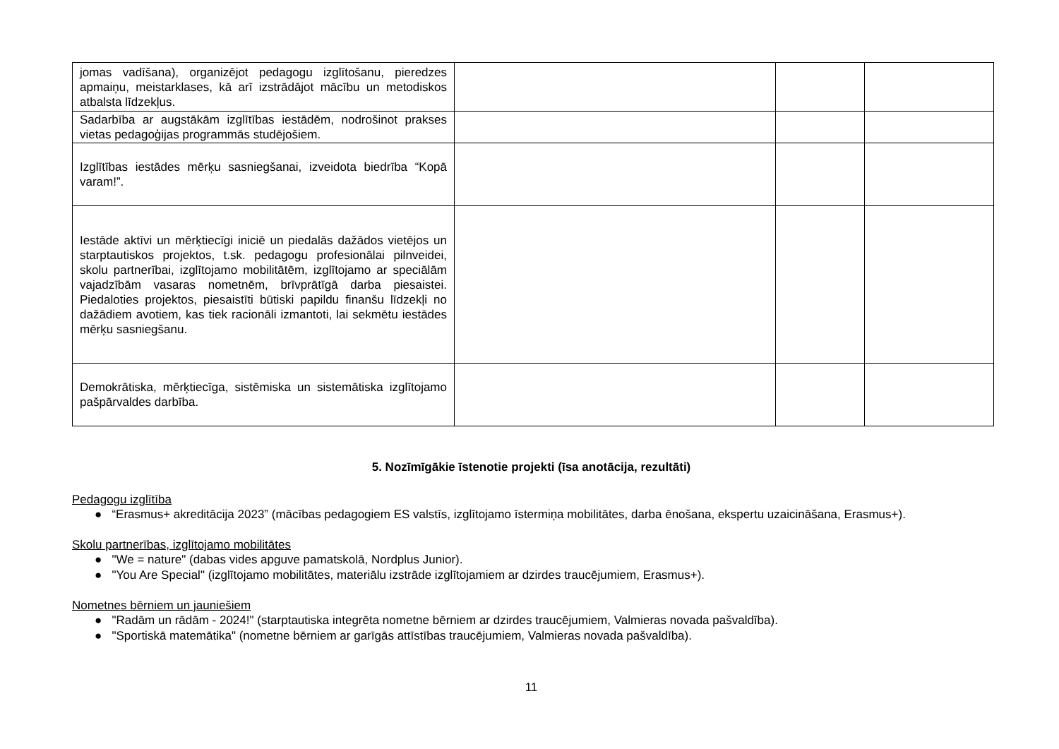| jomas vadīšana), organizējot pedagogu izglītošanu, pieredzes apmaiņu, meistarklases, kā arī izstrādājot mācību un metodiskos atbalsta līdzekļus. | | | |
| Sadarbība ar augstākām izglītības iestādēm, nodrošinot prakses vietas pedagoģijas programmās studējošiem. | | | |
| Izglītības iestādes mērķu sasniegšanai, izveidota biedrība “Kopā varam!”. | | | |
| Iestāde aktīvi un mērķtiecīgi iniciē un piedalās dažādos vietējos un starptautiskos projektos, t.sk. pedagogu profesionālai pilnveidei, skolu partnerībai, izglītojamo mobilitātēm, izglītojamo ar speciālām vajadzībām vasaras nometnēm, brīvprātīgā darba piesaistei. Piedaloties projektos, piesaistīti būtiski papildu finanšu līdzekļi no dažādiem avotiem, kas tiek racionāli izmantoti, lai sekmētu iestādes mērķu sasniegšanu. | | | |
| Demokrātiska, mērķtiecīga, sistēmiska un sistemātiska izglītojamo pašpārvaldes darbība. | | | |
5. Nozīmīgākie īstenotie projekti (īsa anotācija, rezultāti)
Pedagogu izglītība
● “Erasmus+ akreditācija 2023” (mācības pedagogiem ES valstīs, izglītojamo īstermiņa mobilitātes, darba ēnošana, ekspertu uzaicināšana, Erasmus+).
Skolu partnerības, izglītojamo mobilitātes
● "We = nature" (dabas vides apguve pamatskolā, Nordplus Junior).
● "You Are Special" (izglītojamo mobilitātes, materiālu izstrāde izglītojamiem ar dzirdes traucējumiem, Erasmus+).
Nometnes bērniem un jauniešiem
● "Radām un rādām - 2024!" (starptautiska integrēta nometne bērniem ar dzirdes traucējumiem, Valmieras novada pašvaldība).
● "Sportiskā matemātika" (nometne bērniem ar garīgās attīstības traucējumiem, Valmieras novada pašvaldība).
11